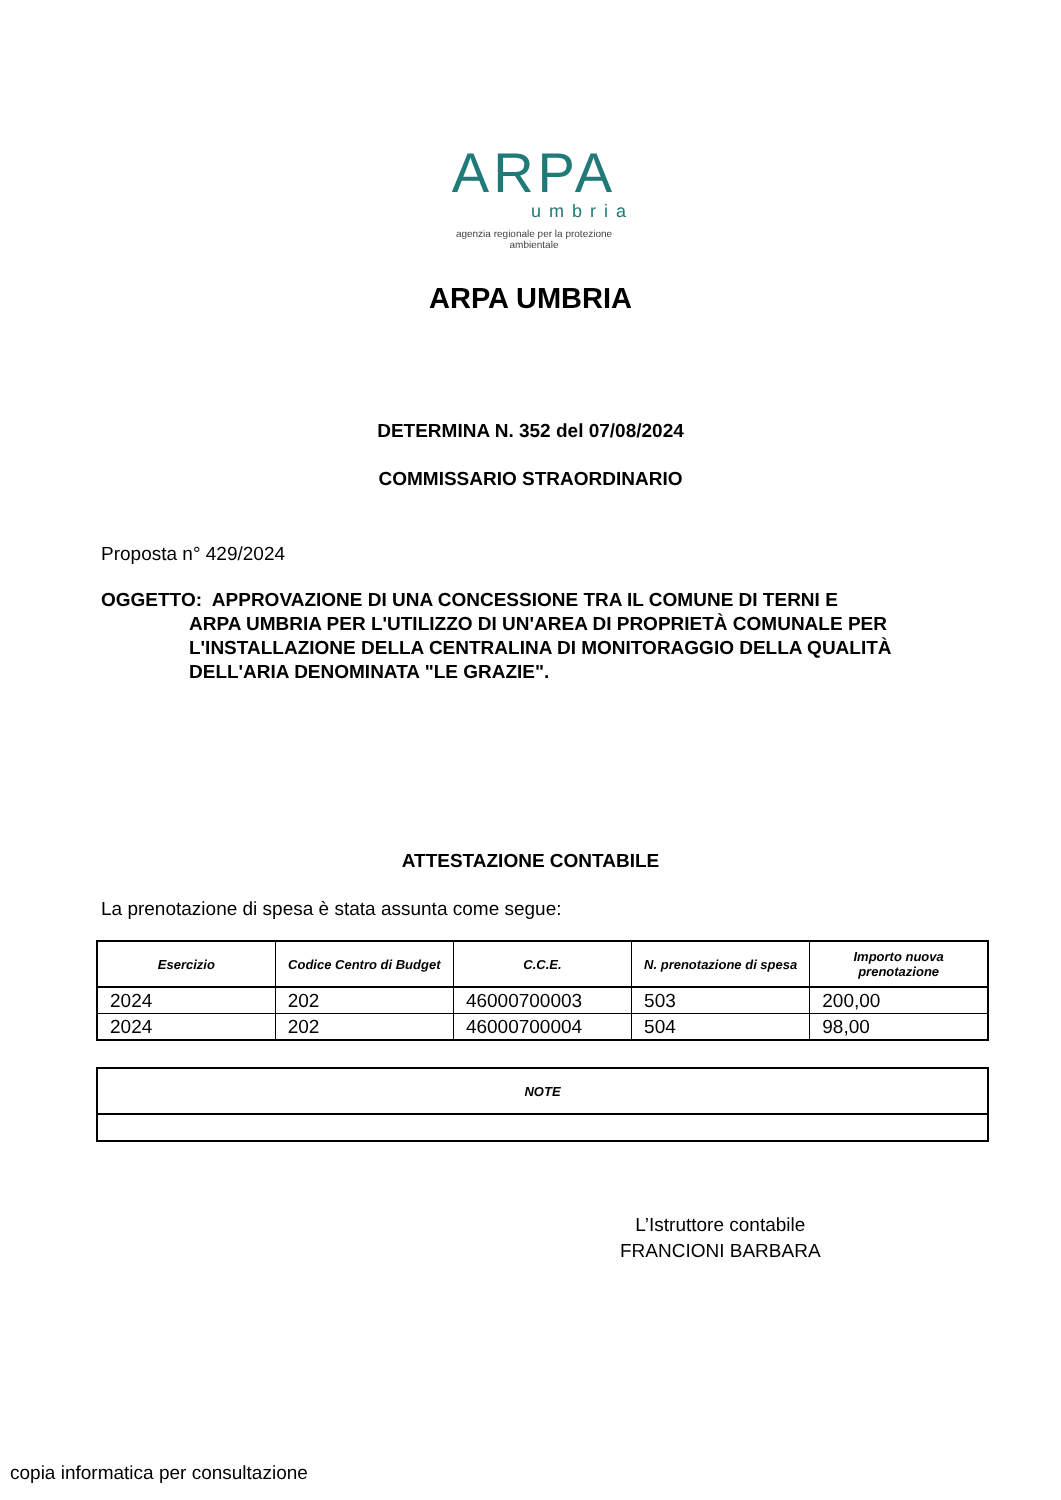ARPA
umbria
agenzia regionale per la protezione ambientale
ARPA UMBRIA
DETERMINA N. 352 del 07/08/2024
COMMISSARIO STRAORDINARIO
Proposta n° 429/2024
OGGETTO: APPROVAZIONE DI UNA CONCESSIONE TRA IL COMUNE DI TERNI E
ARPA UMBRIA PER L'UTILIZZO DI UN'AREA DI PROPRIETÀ COMUNALE PER L'INSTALLAZIONE DELLA CENTRALINA DI MONITORAGGIO DELLA QUALITÀ DELL'ARIA DENOMINATA "LE GRAZIE".
ATTESTAZIONE CONTABILE
La prenotazione di spesa è stata assunta come segue:
| Esercizio | Codice Centro di Budget | C.C.E. | N. prenotazione di spesa | Importo nuova prenotazione |
| --- | --- | --- | --- | --- |
| 2024 | 202 | 46000700003 | 503 | 200,00 |
| 2024 | 202 | 46000700004 | 504 | 98,00 |
| NOTE |
| --- |
L’Istruttore contabile
FRANCIONI BARBARA
copia informatica per consultazione